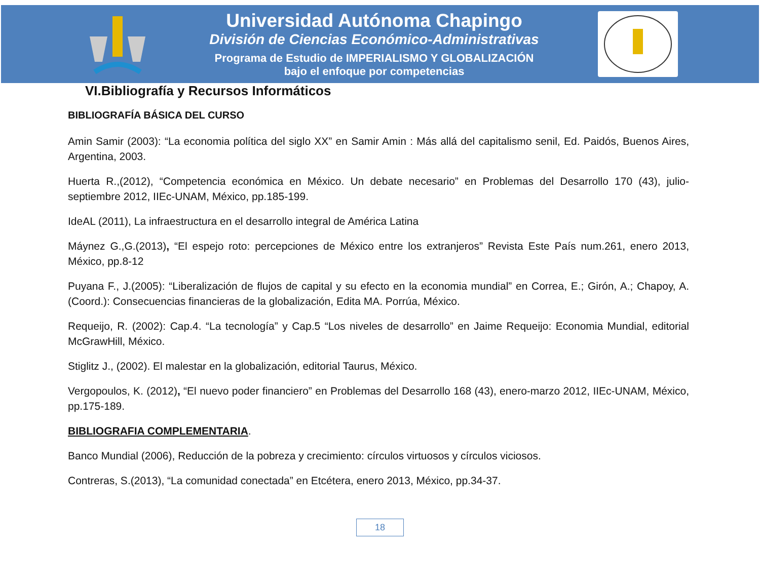Universidad Autónoma Chapingo
División de Ciencias Económico-Administrativas
Programa de Estudio de IMPERIALISMO Y GLOBALIZACIÓN
bajo el enfoque por competencias
VI.Bibliografía y Recursos Informáticos
BIBLIOGRAFÍA BÁSICA DEL CURSO
Amin Samir (2003): “La economia política del siglo XX” en Samir Amin : Más allá del capitalismo senil, Ed. Paidós, Buenos Aires, Argentina, 2003.
Huerta R.,(2012), “Competencia económica en México. Un debate necesario” en Problemas del Desarrollo 170 (43), julio-septiembre 2012, IIEc-UNAM, México, pp.185-199.
IdeAL (2011), La infraestructura en el desarrollo integral de América Latina
Máynez G.,G.(2013), “El espejo roto: percepciones de México entre los extranjeros” Revista Este País num.261, enero 2013, México, pp.8-12
Puyana F., J.(2005): “Liberalización de flujos de capital y su efecto en la economia mundial” en Correa, E.; Girón, A.; Chapoy, A.(Coord.): Consecuencias financieras de la globalización, Edita MA. Porrúa, México.
Requeijo, R. (2002): Cap.4. “La tecnología” y Cap.5 “Los niveles de desarrollo” en Jaime Requeijo: Economia Mundial, editorial McGrawHill, México.
Stiglitz J., (2002). El malestar en la globalización, editorial Taurus, México.
Vergopoulos, K. (2012), “El nuevo poder financiero” en Problemas del Desarrollo 168 (43), enero-marzo 2012, IIEc-UNAM, México, pp.175-189.
BIBLIOGRAFIA COMPLEMENTARIA.
Banco Mundial (2006), Reducción de la pobreza y crecimiento: círculos virtuosos y círculos viciosos.
Contreras, S.(2013), “La comunidad conectada” en Etcétera, enero 2013, México, pp.34-37.
18